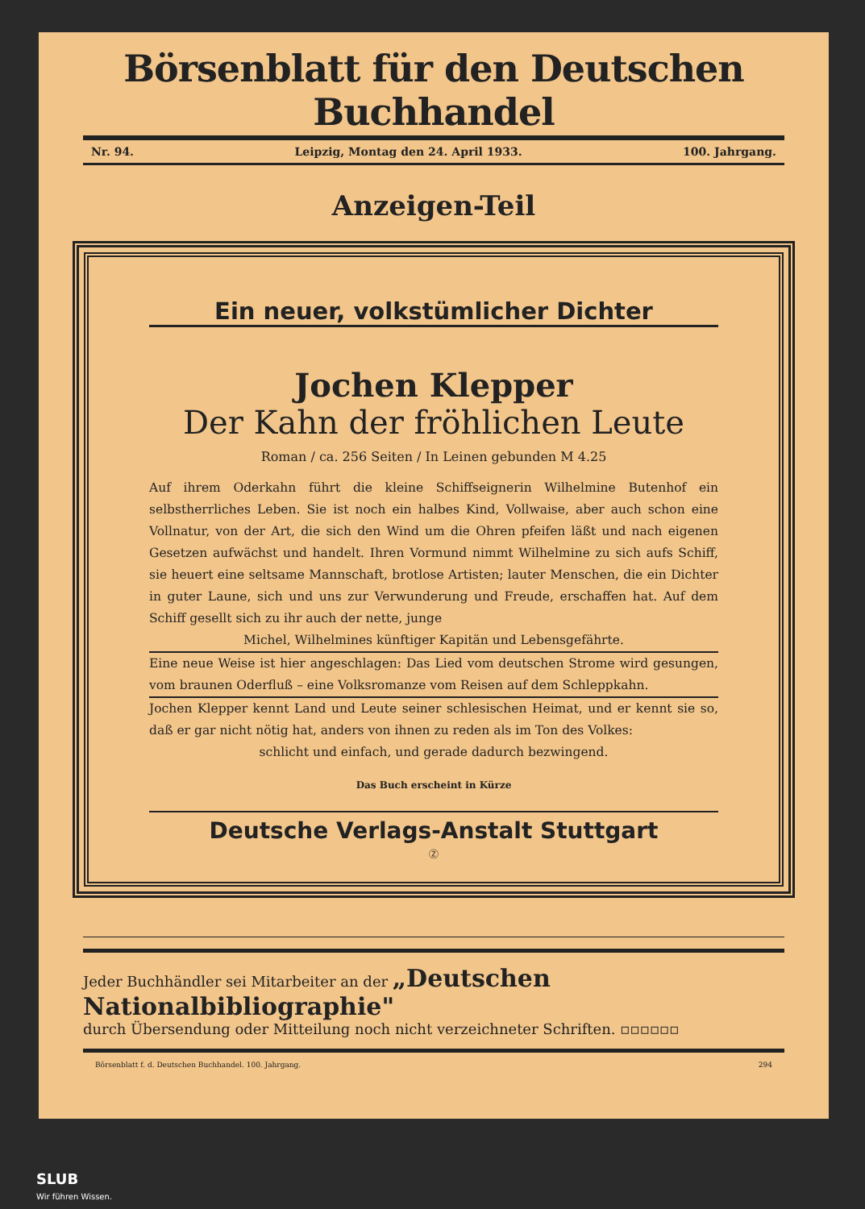Börsenblatt für den Deutschen Buchhandel
Nr. 94. Leipzig, Montag den 24. April 1933. 100. Jahrgang.
Anzeigen-Teil
Ein neuer, volkstümlicher Dichter
Jochen Klepper
Der Kahn der fröhlichen Leute
Roman / ca. 256 Seiten / In Leinen gebunden M 4.25
Auf ihrem Oderkahn führt die kleine Schiffseignerin Wilhelmine Butenhof ein selbstherrliches Leben. Sie ist noch ein halbes Kind, Vollwaise, aber auch schon eine Vollnatur, von der Art, die sich den Wind um die Ohren pfeifen läßt und nach eigenen Gesetzen aufwächst und handelt. Ihren Vormund nimmt Wilhelmine zu sich aufs Schiff, sie heuert eine seltsame Mannschaft, brotlose Artisten; lauter Menschen, die ein Dichter in guter Laune, sich und uns zur Verwunderung und Freude, erschaffen hat. Auf dem Schiff gesellt sich zu ihr auch der nette, junge
Michel, Wilhelmines künftiger Kapitän und Lebensgefährte.
Eine neue Weise ist hier angeschlagen: Das Lied vom deutschen Strome wird gesungen, vom braunen Oderfluß – eine Volksromanze vom Reisen auf dem Schleppkahn.
Jochen Klepper kennt Land und Leute seiner schlesischen Heimat, und er kennt sie so, daß er gar nicht nötig hat, anders von ihnen zu reden als im Ton des Volkes:
schlicht und einfach, und gerade dadurch bezwingend.
Das Buch erscheint in Kürze
Deutsche Verlags-Anstalt Stuttgart
Ⓩ
Jeder Buchhändler sei Mitarbeiter an der „Deutschen Nationalbibliographie"
durch Übersendung oder Mitteilung noch nicht verzeichneter Schriften. ▫▫▫▫▫▫
Börsenblatt f. d. Deutschen Buchhandel. 100. Jahrgang. 294
SLUB
Wir führen Wissen.